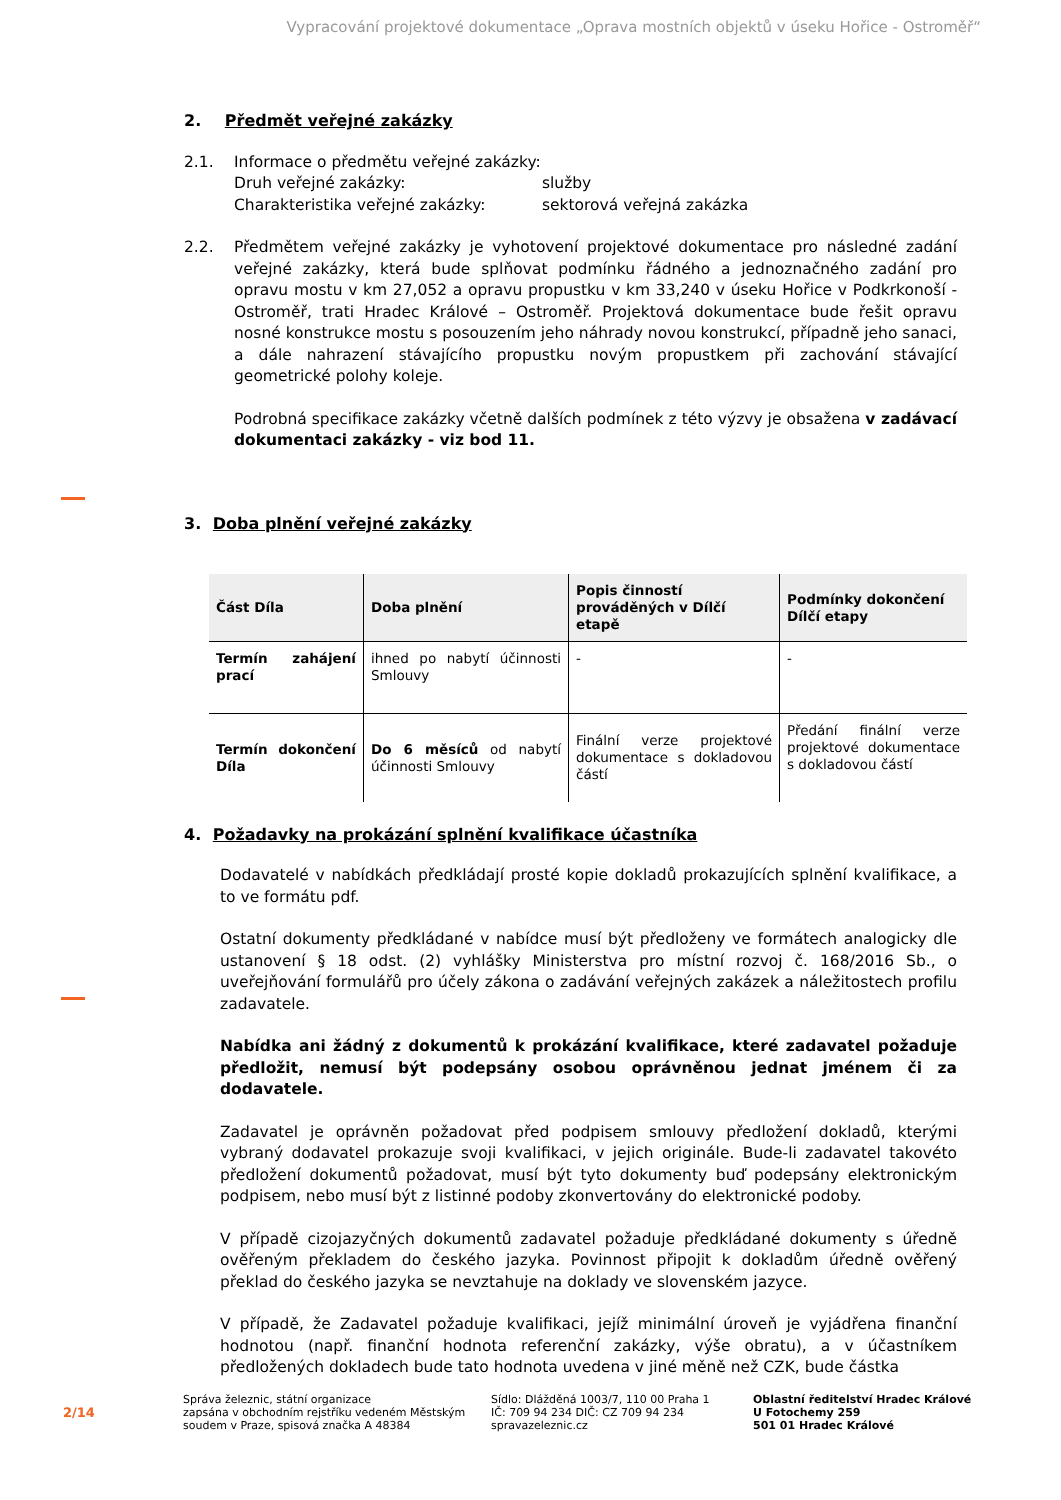Vypracování projektové dokumentace „Oprava mostních objektů v úseku Hořice - Ostroměř“
2. Předmět veřejné zakázky
2.1. Informace o předmětu veřejné zakázky:
Druh veřejné zakázky: služby
Charakteristika veřejné zakázky: sektorová veřejná zakázka
2.2. Předmětem veřejné zakázky je vyhotovení projektové dokumentace pro následné zadání veřejné zakázky, která bude splňovat podmínku řádného a jednoznačného zadání pro opravu mostu v km 27,052 a opravu propustku v km 33,240 v úseku Hořice v Podkrkonoší - Ostroměř, trati Hradec Králové – Ostroměř. Projektová dokumentace bude řešit opravu nosné konstrukce mostu s posouzením jeho náhrady novou konstrukcí, případně jeho sanaci, a dále nahrazení stávajícího propustku novým propustkem při zachování stávající geometrické polohy koleje.
Podrobná specifikace zakázky včetně dalších podmínek z této výzvy je obsažena v zadávací dokumentaci zakázky - viz bod 11.
3. Doba plnění veřejné zakázky
| Část Díla | Doba plnění | Popis činností prováděných v Dílčí etapě | Podmínky dokončení Dílčí etapy |
| --- | --- | --- | --- |
| Termín zahájení prací | ihned po nabytí účinnosti Smlouvy | - | - |
| Termín dokončení Díla | Do 6 měsíců od nabytí účinnosti Smlouvy | Finální verze projektové dokumentace s dokladovou částí | Předání finální verze projektové dokumentace s dokladovou částí |
4. Požadavky na prokázání splnění kvalifikace účastníka
Dodavatelé v nabídkách předkládají prosté kopie dokladů prokazujících splnění kvalifikace, a to ve formátu pdf.
Ostatní dokumenty předkládané v nabídce musí být předloženy ve formátech analogicky dle ustanovení § 18 odst. (2) vyhlášky Ministerstva pro místní rozvoj č. 168/2016 Sb., o uveřejňování formulářů pro účely zákona o zadávání veřejných zakázek a náležitostech profilu zadavatele.
Nabídka ani žádný z dokumentů k prokázání kvalifikace, které zadavatel požaduje předložit, nemusí být podepsány osobou oprávněnou jednat jménem či za dodavatele.
Zadavatel je oprávněn požadovat před podpisem smlouvy předložení dokladů, kterými vybraný dodavatel prokazuje svoji kvalifikaci, v jejich originále. Bude-li zadavatel takovéto předložení dokumentů požadovat, musí být tyto dokumenty buď podepsány elektronickým podpisem, nebo musí být z listinné podoby zkonvertovány do elektronické podoby.
V případě cizojazyčných dokumentů zadavatel požaduje předkládané dokumenty s úředně ověřeným překladem do českého jazyka. Povinnost připojit k dokladům úředně ověřený překlad do českého jazyka se nevztahuje na doklady ve slovenském jazyce.
V případě, že Zadavatel požaduje kvalifikaci, jejíž minimální úroveň je vyjádřena finanční hodnotou (např. finanční hodnota referenční zakázky, výše obratu), a v účastníkem předložených dokladech bude tato hodnota uvedena v jiné měně než CZK, bude částka
2/14
Správa železnic, státní organizace
zapsána v obchodním rejstříku vedeném Městským
soudem v Praze, spisová značka A 48384
Sídlo: Dlážděná 1003/7, 110 00 Praha 1
IČ: 709 94 234 DIČ: CZ 709 94 234
spravazeleznic.cz
Oblastní ředitelství Hradec Králové
U Fotochemy 259
501 01 Hradec Králové